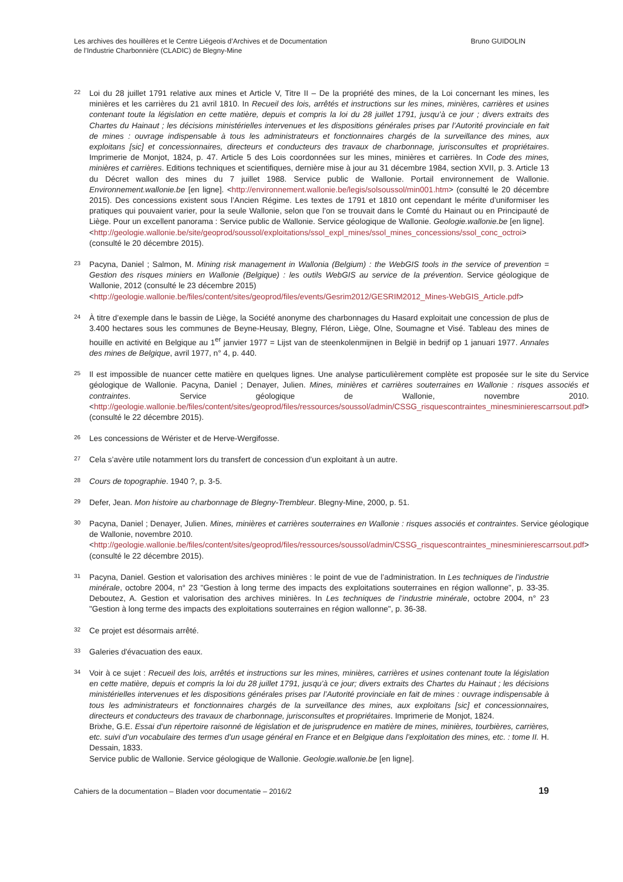Les archives des houillères et le Centre Liégeois d’Archives et de Documentation
de l’Industrie Charbonnière (CLADIC) de Blegny-Mine
Bruno GUIDOLIN
22
Loi du 28 juillet 1791 relative aux mines et Article V, Titre II – De la propriété des mines, de la Loi concernant les mines, les minières et les carrières du 21 avril 1810. In Recueil des lois, arrêtés et instructions sur les mines, minières, carrières et usines contenant toute la législation en cette matière, depuis et compris la loi du 28 juillet 1791, jusqu’à ce jour ; divers extraits des Chartes du Hainaut ; les décisions ministérielles intervenues et les dispositions générales prises par l’Autorité provinciale en fait de mines : ouvrage indispensable à tous les administrateurs et fonctionnaires chargés de la surveillance des mines, aux exploitans [sic] et concessionnaires, directeurs et conducteurs des travaux de charbonnage, jurisconsultes et propriétaires. Imprimerie de Monjot, 1824, p. 47. Article 5 des Lois coordonnées sur les mines, minières et carrières. In Code des mines, minières et carrières. Editions techniques et scientifiques, dernière mise à jour au 31 décembre 1984, section XVII, p. 3. Article 13 du Décret wallon des mines du 7 juillet 1988. Service public de Wallonie. Portail environnement de Wallonie. Environnement.wallonie.be [en ligne]. <http://environnement.wallonie.be/legis/solsoussol/min001.htm> (consulté le 20 décembre 2015). Des concessions existent sous l’Ancien Régime. Les textes de 1791 et 1810 ont cependant le mérite d’uniformiser les pratiques qui pouvaient varier, pour la seule Wallonie, selon que l’on se trouvait dans le Comté du Hainaut ou en Principauté de Liège. Pour un excellent panorama : Service public de Wallonie. Service géologique de Wallonie. Geologie.wallonie.be [en ligne].
<http://geologie.wallonie.be/site/geoprod/soussol/exploitations/ssol_expl_mines/ssol_mines_concessions/ssol_conc_octroi> (consulté le 20 décembre 2015).
23
Pacyna, Daniel ; Salmon, M. Mining risk management in Wallonia (Belgium) : the WebGIS tools in the service of prevention = Gestion des risques miniers en Wallonie (Belgique) : les outils WebGIS au service de la prévention. Service géologique de Wallonie, 2012 (consulté le 23 décembre 2015)
<http://geologie.wallonie.be/files/content/sites/geoprod/files/events/Gesrim2012/GESRIM2012_Mines-WebGIS_Article.pdf>
24
À titre d’exemple dans le bassin de Liège, la Société anonyme des charbonnages du Hasard exploitait une concession de plus de 3.400 hectares sous les communes de Beyne-Heusay, Blegny, Fléron, Liège, Olne, Soumagne et Visé. Tableau des mines de houille en activité en Belgique au 1<sup>er</sup> janvier 1977 = Lijst van de steenkolenmijnen in België in bedrijf op 1 januari 1977. Annales des mines de Belgique, avril 1977, n° 4, p. 440.
25
Il est impossible de nuancer cette matière en quelques lignes. Une analyse particulièrement complète est proposée sur le site du Service géologique de Wallonie. Pacyna, Daniel ; Denayer, Julien. Mines, minières et carrières souterraines en Wallonie : risques associés et contraintes. Service géologique de Wallonie, novembre 2010. <http://geologie.wallonie.be/files/content/sites/geoprod/files/ressources/soussol/admin/CSSG_risquescontraintes_minesminierescarrsout.pdf> (consulté le 22 décembre 2015).
26
Les concessions de Wérister et de Herve-Wergifosse.
27
Cela s’avère utile notamment lors du transfert de concession d’un exploitant à un autre.
28
Cours de topographie. 1940 ?, p. 3-5.
29
Defer, Jean. Mon histoire au charbonnage de Blegny-Trembleur. Blegny-Mine, 2000, p. 51.
30
Pacyna, Daniel ; Denayer, Julien. Mines, minières et carrières souterraines en Wallonie : risques associés et contraintes. Service géologique de Wallonie, novembre 2010.
<http://geologie.wallonie.be/files/content/sites/geoprod/files/ressources/soussol/admin/CSSG_risquescontraintes_minesminierescarrsout.pdf> (consulté le 22 décembre 2015).
31
Pacyna, Daniel. Gestion et valorisation des archives minières : le point de vue de l’administration. In Les techniques de l’industrie minérale, octobre 2004, n° 23 "Gestion à long terme des impacts des exploitations souterraines en région wallonne", p. 33-35. Deboutez, A. Gestion et valorisation des archives minières. In Les techniques de l’industrie minérale, octobre 2004, n° 23 "Gestion à long terme des impacts des exploitations souterraines en région wallonne", p. 36-38.
32
Ce projet est désormais arrêté.
33
Galeries d'évacuation des eaux.
34
Voir à ce sujet : Recueil des lois, arrêtés et instructions sur les mines, minières, carrières et usines contenant toute la législation en cette matière, depuis et compris la loi du 28 juillet 1791, jusqu’à ce jour; divers extraits des Chartes du Hainaut ; les décisions ministérielles intervenues et les dispositions générales prises par l’Autorité provinciale en fait de mines : ouvrage indispensable à tous les administrateurs et fonctionnaires chargés de la surveillance des mines, aux exploitans [sic] et concessionnaires, directeurs et conducteurs des travaux de charbonnage, jurisconsultes et propriétaires. Imprimerie de Monjot, 1824.
Brixhe, G.E. Essai d’un répertoire raisonné de législation et de jurisprudence en matière de mines, minières, tourbières, carrières, etc. suivi d’un vocabulaire des termes d’un usage général en France et en Belgique dans l’exploitation des mines, etc. : tome II. H. Dessain, 1833.
Service public de Wallonie. Service géologique de Wallonie. Geologie.wallonie.be [en ligne].
Cahiers de la documentation – Bladen voor documentatie – 2016/2
19